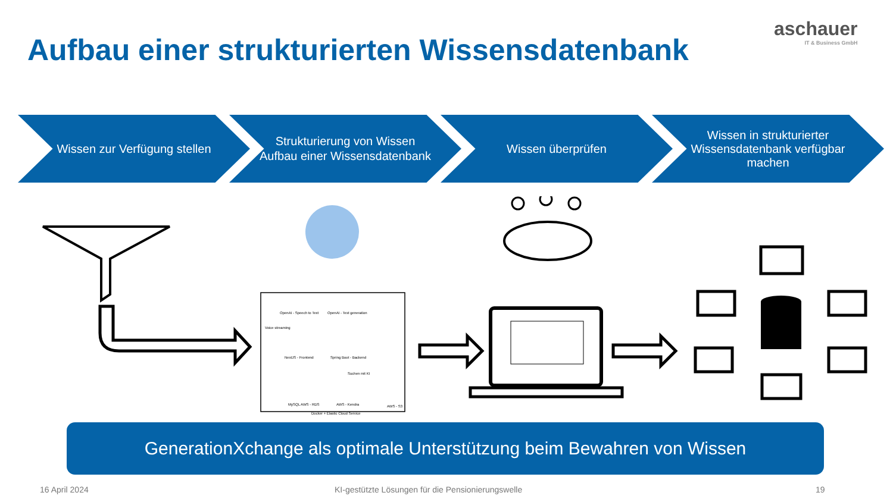aschauer
IT & Business GmbH
Aufbau einer strukturierten Wissensdatenbank
Wissen zur Verfügung stellen Strukturierung von Wissen
Aufbau einer Wissensdatenbank
Wissen überprüfen Wissen in strukturierter Wissensdatenbank verfügbar machen
OpenAI - Speech to Text
OpenAI - Text generation
Voice streaming
NextJS - Frontend
Spring Boot - Backend
Suchen mit KI
MySQL AWS - RDS
AWS - Kendra
AWS - S3
Docker + Elastic Cloud Service
GenerationXchange als optimale Unterstützung beim Bewahren von Wissen
16 April 2024
KI-gestützte Lösungen für die Pensionierungswelle
19